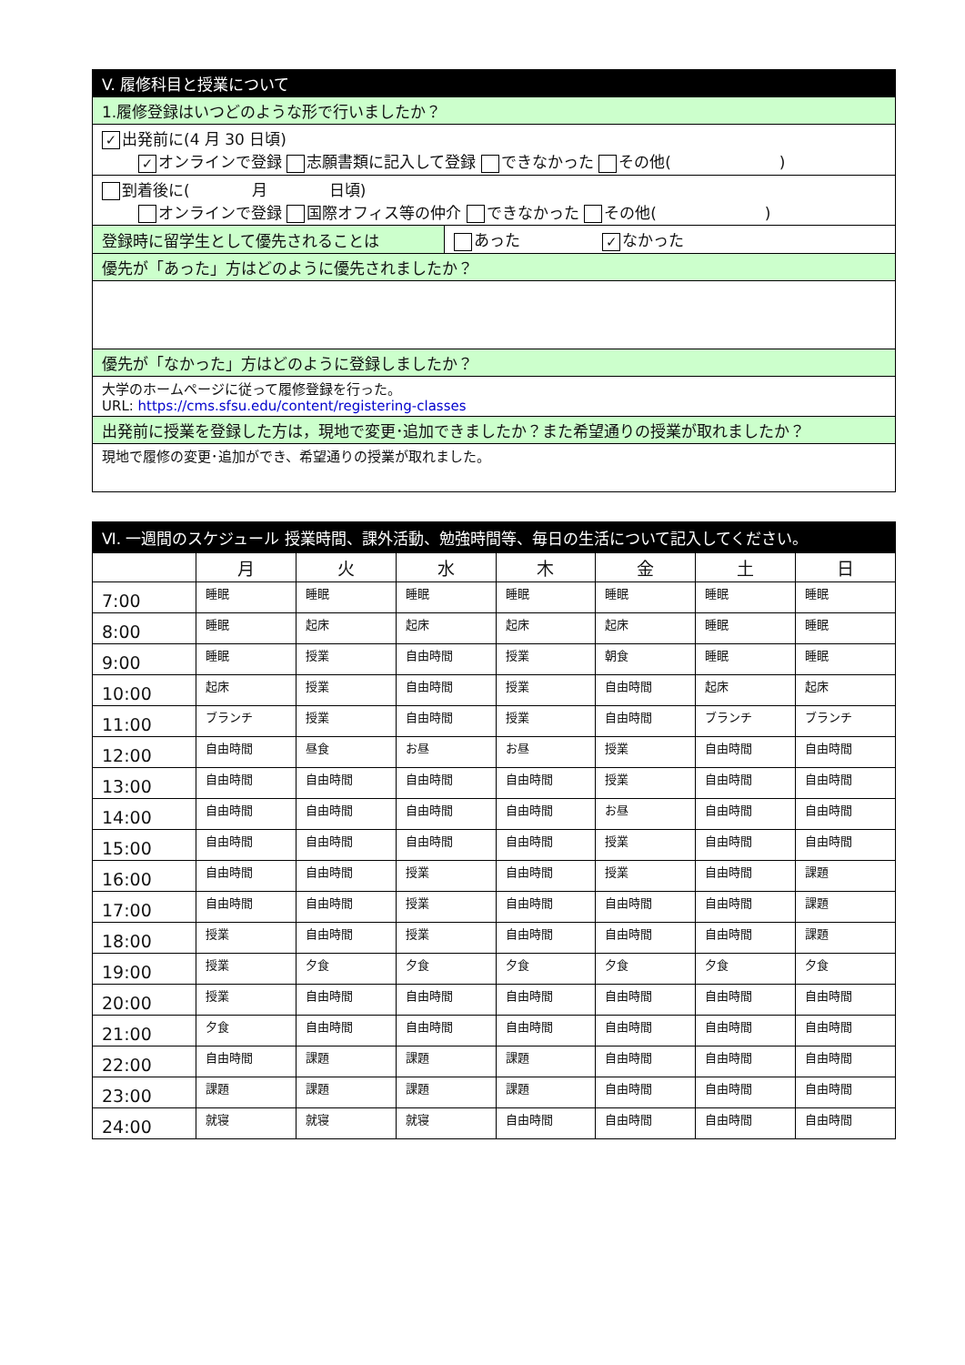| V. 履修科目と授業について | |
| 1.履修登録はいつどのような形で行いましたか？ | |
| ✓ 出発前に(4 月 30 日頃) ✓ オンラインで登録 志願書類に記入して登録 できなかった その他( ) | |
| 到着後に( 月 日頃) オンラインで登録 国際オフィス等の仲介 できなかった その他( ) | |
| 登録時に留学生として優先されることは | あった ✓ なかった |
| 優先が「あった」方はどのように優先されましたか？ | |
| 優先が「なかった」方はどのように登録しましたか？ | |
| 大学のホームページに従って履修登録を行った。 URL: https://cms.sfsu.edu/content/registering-classes | |
| 出発前に授業を登録した方は，現地で変更･追加できましたか？また希望通りの授業が取れましたか？ | |
| 現地で履修の変更･追加ができ、希望通りの授業が取れました。 | |
| Ⅵ. 一週間のスケジュール 授業時間、課外活動、勉強時間等、毎日の生活について記入してください。 | | | | | | | |
| | 月 | 火 | 水 | 木 | 金 | 土 | 日 |
| 7:00 | 睡眠 | 睡眠 | 睡眠 | 睡眠 | 睡眠 | 睡眠 | 睡眠 |
| 8:00 | 睡眠 | 起床 | 起床 | 起床 | 起床 | 睡眠 | 睡眠 |
| 9:00 | 睡眠 | 授業 | 自由時間 | 授業 | 朝食 | 睡眠 | 睡眠 |
| 10:00 | 起床 | 授業 | 自由時間 | 授業 | 自由時間 | 起床 | 起床 |
| 11:00 | ブランチ | 授業 | 自由時間 | 授業 | 自由時間 | ブランチ | ブランチ |
| 12:00 | 自由時間 | 昼食 | お昼 | お昼 | 授業 | 自由時間 | 自由時間 |
| 13:00 | 自由時間 | 自由時間 | 自由時間 | 自由時間 | 授業 | 自由時間 | 自由時間 |
| 14:00 | 自由時間 | 自由時間 | 自由時間 | 自由時間 | お昼 | 自由時間 | 自由時間 |
| 15:00 | 自由時間 | 自由時間 | 自由時間 | 自由時間 | 授業 | 自由時間 | 自由時間 |
| 16:00 | 自由時間 | 自由時間 | 授業 | 自由時間 | 授業 | 自由時間 | 課題 |
| 17:00 | 自由時間 | 自由時間 | 授業 | 自由時間 | 自由時間 | 自由時間 | 課題 |
| 18:00 | 授業 | 自由時間 | 授業 | 自由時間 | 自由時間 | 自由時間 | 課題 |
| 19:00 | 授業 | 夕食 | 夕食 | 夕食 | 夕食 | 夕食 | 夕食 |
| 20:00 | 授業 | 自由時間 | 自由時間 | 自由時間 | 自由時間 | 自由時間 | 自由時間 |
| 21:00 | 夕食 | 自由時間 | 自由時間 | 自由時間 | 自由時間 | 自由時間 | 自由時間 |
| 22:00 | 自由時間 | 課題 | 課題 | 課題 | 自由時間 | 自由時間 | 自由時間 |
| 23:00 | 課題 | 課題 | 課題 | 課題 | 自由時間 | 自由時間 | 自由時間 |
| 24:00 | 就寝 | 就寝 | 就寝 | 自由時間 | 自由時間 | 自由時間 | 自由時間 |